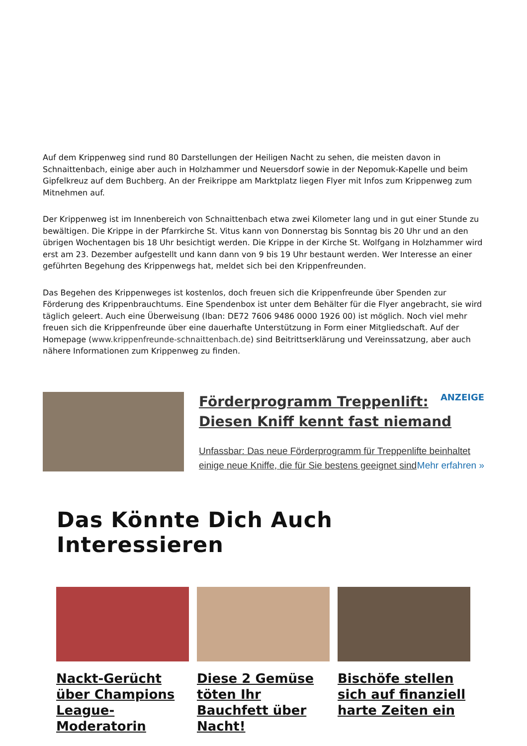Auf dem Krippenweg sind rund 80 Darstellungen der Heiligen Nacht zu sehen, die meisten davon in Schnaittenbach, einige aber auch in Holzhammer und Neuersdorf sowie in der Nepomuk-Kapelle und beim Gipfelkreuz auf dem Buchberg. An der Freikrippe am Marktplatz liegen Flyer mit Infos zum Krippenweg zum Mitnehmen auf.
Der Krippenweg ist im Innenbereich von Schnaittenbach etwa zwei Kilometer lang und in gut einer Stunde zu bewältigen. Die Krippe in der Pfarrkirche St. Vitus kann von Donnerstag bis Sonntag bis 20 Uhr und an den übrigen Wochentagen bis 18 Uhr besichtigt werden. Die Krippe in der Kirche St. Wolfgang in Holzhammer wird erst am 23. Dezember aufgestellt und kann dann von 9 bis 19 Uhr bestaunt werden. Wer Interesse an einer geführten Begehung des Krippenwegs hat, meldet sich bei den Krippenfreunden.
Das Begehen des Krippenweges ist kostenlos, doch freuen sich die Krippenfreunde über Spenden zur Förderung des Krippenbrauchtums. Eine Spendenbox ist unter dem Behälter für die Flyer angebracht, sie wird täglich geleert. Auch eine Überweisung (Iban: DE72 7606 9486 0000 1926 00) ist möglich. Noch viel mehr freuen sich die Krippenfreunde über eine dauerhafte Unterstützung in Form einer Mitgliedschaft. Auf der Homepage (www.krippenfreunde-schnaittenbach.de) sind Beitrittserklärung und Vereinssatzung, aber auch nähere Informationen zum Krippenweg zu finden.
ANZEIGE
Förderprogramm Treppenlift: Diesen Kniff kennt fast niemand
Unfassbar: Das neue Förderprogramm für Treppenlifte beinhaltet einige neue Kniffe, die für Sie bestens geeignet sind Mehr erfahren »
Das Könnte Dich Auch Interessieren
Nackt-Gerücht über Champions League-Moderatorin
Diese 2 Gemüse töten Ihr Bauchfett über Nacht!
Bischöfe stellen sich auf finanziell harte Zeiten ein